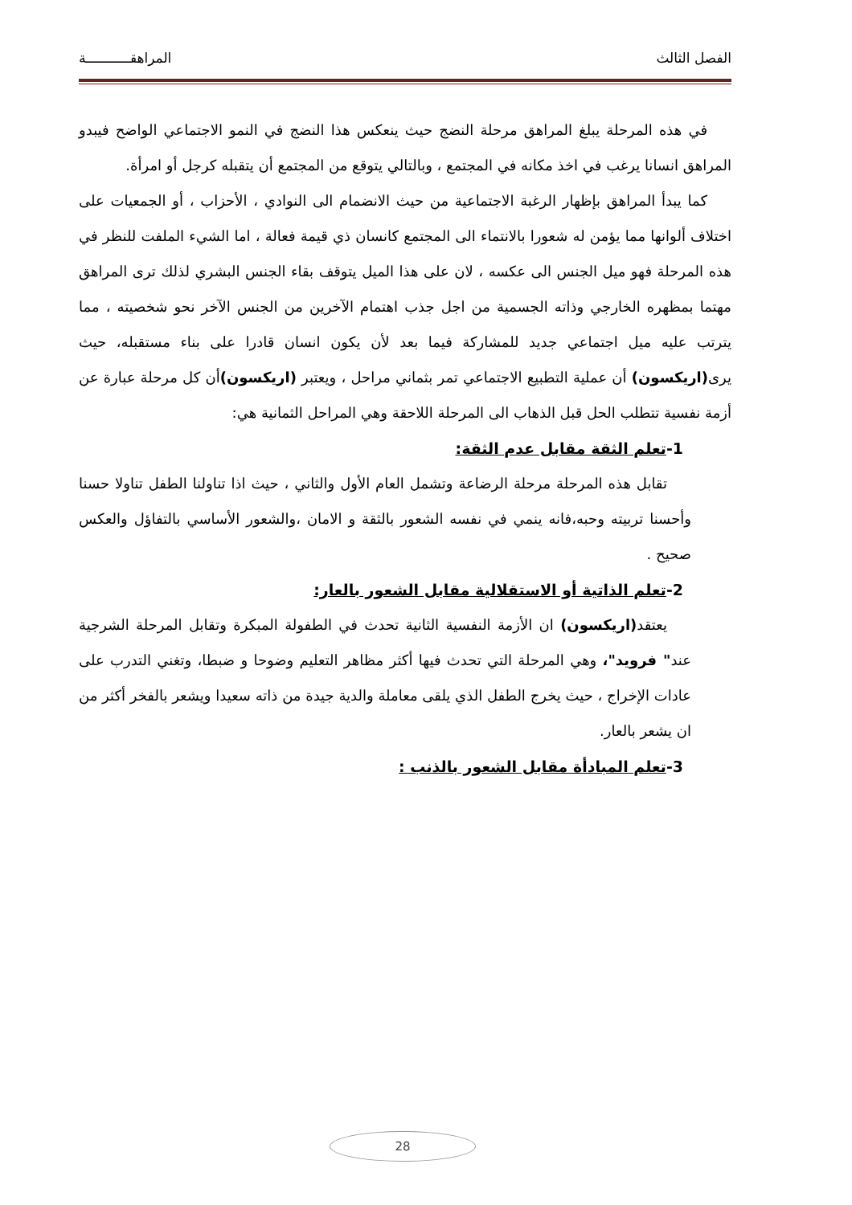الفصل الثالث المراهقـــــــــــة
في هذه المرحلة يبلغ المراهق مرحلة النضج حيث ينعكس هذا النضج في النمو الاجتماعي الواضح فيبدو المراهق انسانا يرغب في اخذ مكانه في المجتمع ، وبالتالي يتوقع من المجتمع أن يتقبله كرجل أو امرأة.
كما يبدأ المراهق بإظهار الرغبة الاجتماعية من حيث الانضمام الى النوادي ، الأحزاب ، أو الجمعيات على اختلاف ألوانها مما يؤمن له شعورا بالانتماء الى المجتمع كانسان ذي قيمة فعالة ، اما الشيء الملفت للنظر في هذه المرحلة فهو ميل الجنس الى عكسه ، لان على هذا الميل يتوقف بقاء الجنس البشري لذلك ترى المراهق مهتما بمظهره الخارجي وذاته الجسمية من اجل جذب اهتمام الآخرين من الجنس الآخر نحو شخصيته ، مما يترتب عليه ميل اجتماعي جديد للمشاركة فيما بعد لأن يكون انسان قادرا على بناء مستقبله، حيث يرى(اريكسون) أن عملية التطبيع الاجتماعي تمر بثماني مراحل ، ويعتبر (اريكسون) أن كل مرحلة عبارة عن أزمة نفسية تتطلب الحل قبل الذهاب الى المرحلة اللاحقة وهي المراحل الثمانية هي:
1-تعلم الثقة مقابل عدم الثقة:
تقابل هذه المرحلة مرحلة الرضاعة وتشمل العام الأول والثاني ، حيث اذا تناولنا الطفل تناولا حسنا وأحسنا تربيته وحبه،فانه ينمي في نفسه الشعور بالثقة و الامان ،والشعور الأساسي بالتفاؤل والعكس صحيح .
2-تعلم الذاتية أو الاستقلالية مقابل الشعور بالعار:
يعتقد(اريكسون) ان الأزمة النفسية الثانية تحدث في الطفولة المبكرة وتقابل المرحلة الشرجية عند" فرويد"، وهي المرحلة التي تحدث فيها أكثر مظاهر التعليم وضوحا و ضبطا، وتغني التدرب على عادات الإخراج ، حيث يخرج الطفل الذي يلقى معاملة والدية جيدة من ذاته سعيدا ويشعر بالفخر أكثر من ان يشعر بالعار.
3-تعلم المبادأة مقابل الشعور بالذنب :
28